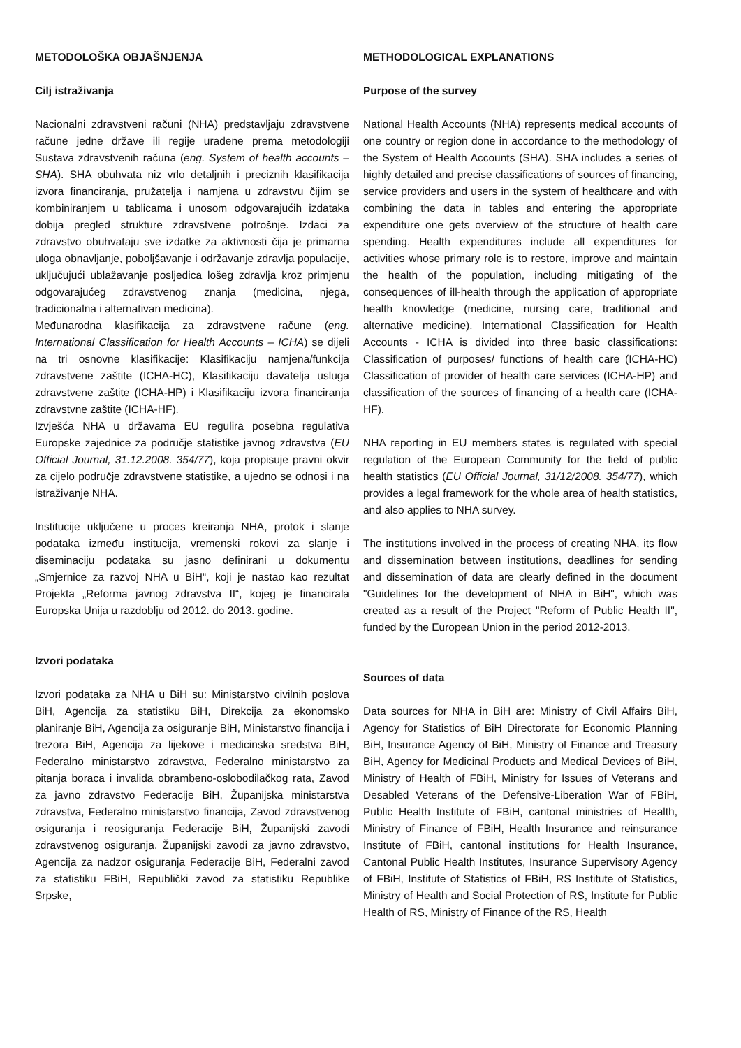METODOLOŠKA OBJAŠNJENJA
Cilj istraživanja
Nacionalni zdravstveni računi (NHA) predstavljaju zdravstvene račune jedne države ili regije urađene prema metodologiji Sustava zdravstvenih računa (eng. System of health accounts – SHA). SHA obuhvata niz vrlo detaljnih i preciznih klasifikacija izvora financiranja, pružatelja i namjena u zdravstvu čijim se kombiniranjem u tablicama i unosom odgovarajućih izdataka dobija pregled strukture zdravstvene potrošnje. Izdaci za zdravstvo obuhvataju sve izdatke za aktivnosti čija je primarna uloga obnavljanje, poboljšavanje i održavanje zdravlja populacije, uključujući ublažavanje posljedica lošeg zdravlja kroz primjenu odgovarajućeg zdravstvenog znanja (medicina, njega, tradicionalna i alternativan medicina).
Međunarodna klasifikacija za zdravstvene račune (eng. International Classification for Health Accounts – ICHA) se dijeli na tri osnovne klasifikacije: Klasifikaciju namjena/funkcija zdravstvene zaštite (ICHA-HC), Klasifikaciju davatelja usluga zdravstvene zaštite (ICHA-HP) i Klasifikaciju izvora financiranja zdravstvne zaštite (ICHA-HF).
Izvješća NHA u državama EU regulira posebna regulativa Europske zajednice za područje statistike javnog zdravstva (EU Official Journal, 31.12.2008. 354/77), koja propisuje pravni okvir za cijelo područje zdravstvene statistike, a ujedno se odnosi i na istraživanje NHA.
Institucije uključene u proces kreiranja NHA, protok i slanje podataka između institucija, vremenski rokovi za slanje i diseminaciju podataka su jasno definirani u dokumentu „Smjernice za razvoj NHA u BiH“, koji je nastao kao rezultat Projekta „Reforma javnog zdravstva II“, kojeg je financirala Europska Unija u razdoblju od 2012. do 2013. godine.
Izvori podataka
Izvori podataka za NHA u BiH su: Ministarstvo civilnih poslova BiH, Agencija za statistiku BiH, Direkcija za ekonomsko planiranje BiH, Agencija za osiguranje BiH, Ministarstvo financija i trezora BiH, Agencija za lijekove i medicinska sredstva BiH, Federalno ministarstvo zdravstva, Federalno ministarstvo za pitanja boraca i invalida obrambeno-oslobodilačkog rata, Zavod za javno zdravstvo Federacije BiH, Županijska ministarstva zdravstva, Federalno ministarstvo financija, Zavod zdravstvenog osiguranja i reosiguranja Federacije BiH, Županijski zavodi zdravstvenog osiguranja, Županijski zavodi za javno zdravstvo, Agencija za nadzor osiguranja Federacije BiH, Federalni zavod za statistiku FBiH, Republički zavod za statistiku Republike Srpske,
METHODOLOGICAL EXPLANATIONS
Purpose of the survey
National Health Accounts (NHA) represents medical accounts of one country or region done in accordance to the methodology of the System of Health Accounts (SHA). SHA includes a series of highly detailed and precise classifications of sources of financing, service providers and users in the system of healthcare and with combining the data in tables and entering the appropriate expenditure one gets overview of the structure of health care spending. Health expenditures include all expenditures for activities whose primary role is to restore, improve and maintain the health of the population, including mitigating of the consequences of ill-health through the application of appropriate health knowledge (medicine, nursing care, traditional and alternative medicine). International Classification for Health Accounts - ICHA is divided into three basic classifications: Classification of purposes/ functions of health care (ICHA-HC) Classification of provider of health care services (ICHA-HP) and classification of the sources of financing of a health care (ICHA-HF).
NHA reporting in EU members states is regulated with special regulation of the European Community for the field of public health statistics (EU Official Journal, 31/12/2008. 354/77), which provides a legal framework for the whole area of health statistics, and also applies to NHA survey.
The institutions involved in the process of creating NHA, its flow and dissemination between institutions, deadlines for sending and dissemination of data are clearly defined in the document "Guidelines for the development of NHA in BiH", which was created as a result of the Project "Reform of Public Health II", funded by the European Union in the period 2012-2013.
Sources of data
Data sources for NHA in BiH are: Ministry of Civil Affairs BiH, Agency for Statistics of BiH Directorate for Economic Planning BiH, Insurance Agency of BiH, Ministry of Finance and Treasury BiH, Agency for Medicinal Products and Medical Devices of BiH, Ministry of Health of FBiH, Ministry for Issues of Veterans and Desabled Veterans of the Defensive-Liberation War of FBiH, Public Health Institute of FBiH, cantonal ministries of Health, Ministry of Finance of FBiH, Health Insurance and reinsurance Institute of FBiH, cantonal institutions for Health Insurance, Cantonal Public Health Institutes, Insurance Supervisory Agency of FBiH, Institute of Statistics of FBiH, RS Institute of Statistics, Ministry of Health and Social Protection of RS, Institute for Public Health of RS, Ministry of Finance of the RS, Health